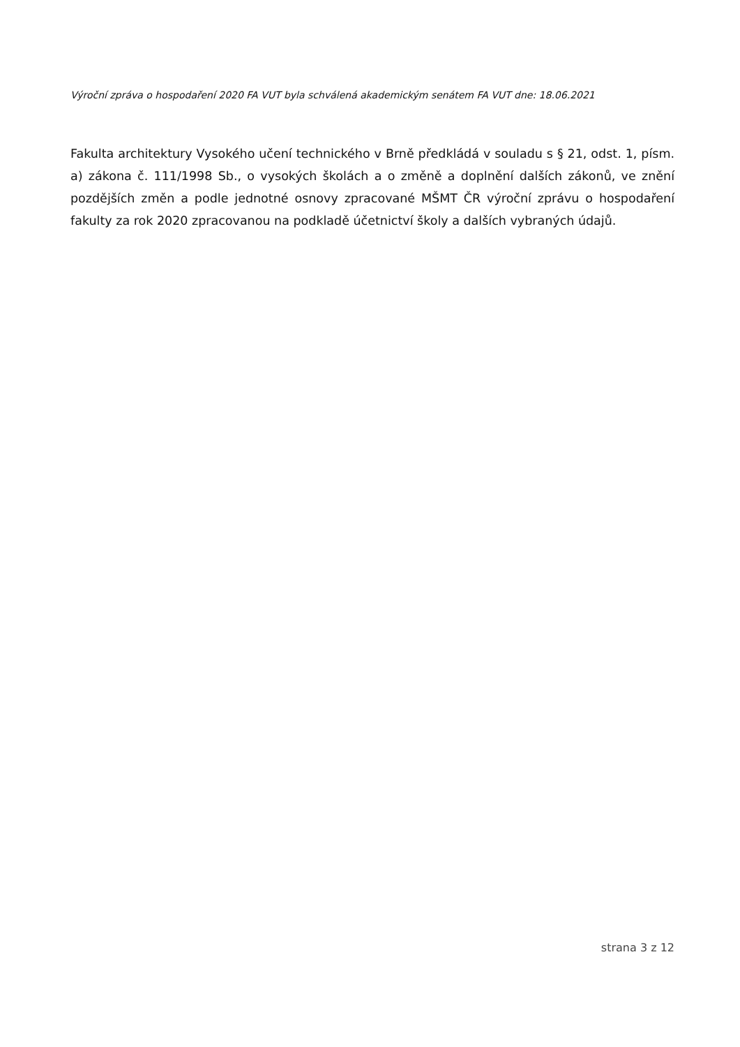Výroční zpráva o hospodaření 2020 FA VUT byla schválená akademickým senátem FA VUT dne: 18.06.2021
Fakulta architektury Vysokého učení technického v Brně předkládá v souladu s § 21, odst. 1, písm. a) zákona č. 111/1998 Sb., o vysokých školách a o změně a doplnění dalších zákonů, ve znění pozdějších změn a podle jednotné osnovy zpracované MŠMT ČR výroční zprávu o hospodaření fakulty za rok 2020 zpracovanou na podkladě účetnictví školy a dalších vybraných údajů.
strana 3 z 12